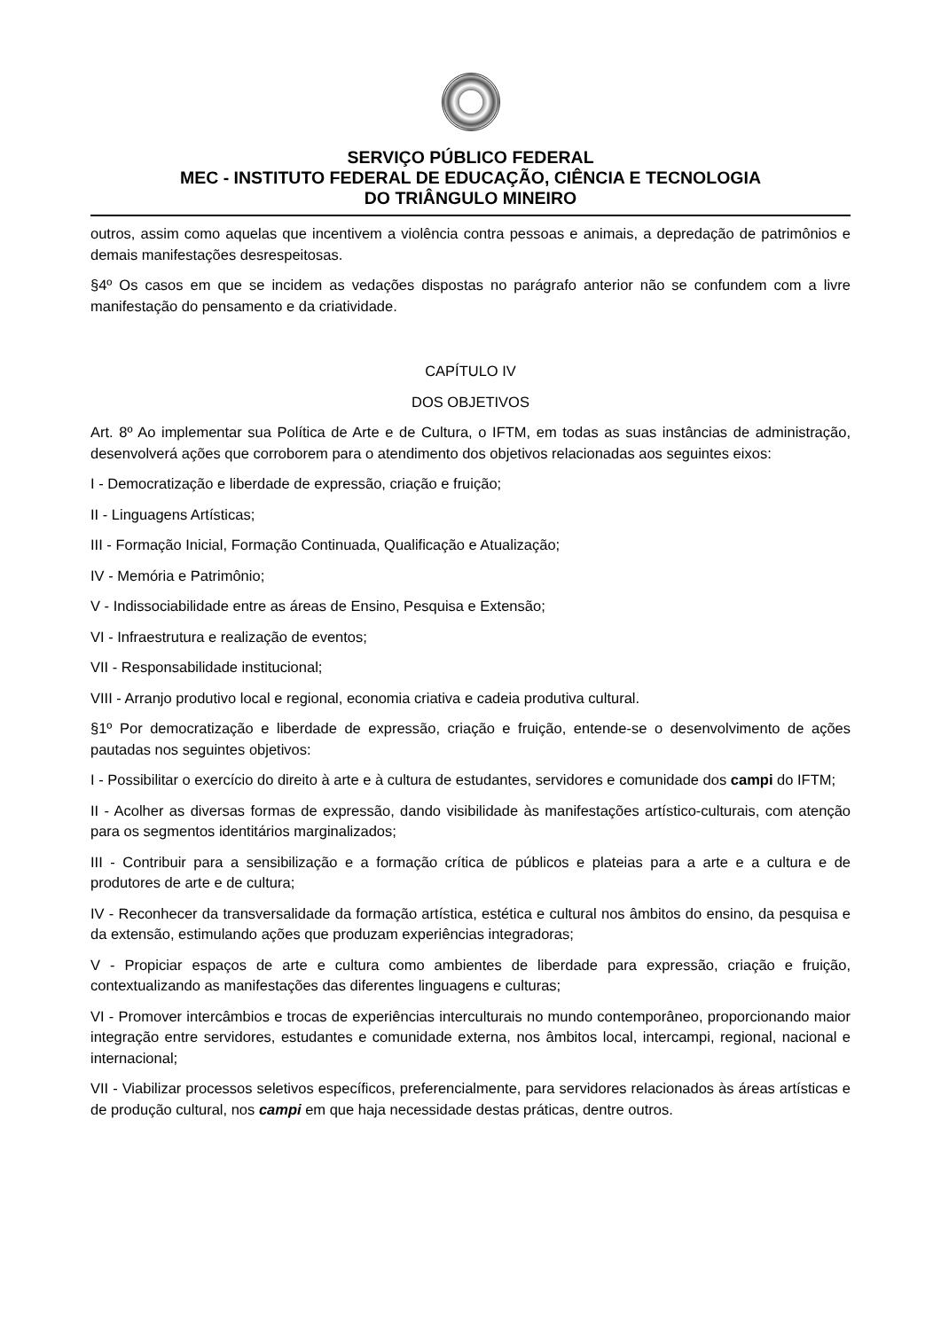SERVIÇO PÚBLICO FEDERAL
MEC - INSTITUTO FEDERAL DE EDUCAÇÃO, CIÊNCIA E TECNOLOGIA
DO TRIÂNGULO MINEIRO
outros, assim como aquelas que incentivem a violência contra pessoas e animais, a depredação de patrimônios e demais manifestações desrespeitosas.
§4º Os casos em que se incidem as vedações dispostas no parágrafo anterior não se confundem com a livre manifestação do pensamento e da criatividade.
CAPÍTULO IV
DOS OBJETIVOS
Art. 8º Ao implementar sua Política de Arte e de Cultura, o IFTM, em todas as suas instâncias de administração, desenvolverá ações que corroborem para o atendimento dos objetivos relacionadas aos seguintes eixos:
I - Democratização e liberdade de expressão, criação e fruição;
II - Linguagens Artísticas;
III - Formação Inicial, Formação Continuada, Qualificação e Atualização;
IV - Memória e Patrimônio;
V - Indissociabilidade entre as áreas de Ensino, Pesquisa e Extensão;
VI - Infraestrutura e realização de eventos;
VII - Responsabilidade institucional;
VIII - Arranjo produtivo local e regional, economia criativa e cadeia produtiva cultural.
§1º Por democratização e liberdade de expressão, criação e fruição, entende-se o desenvolvimento de ações pautadas nos seguintes objetivos:
I - Possibilitar o exercício do direito à arte e à cultura de estudantes, servidores e comunidade dos campi do IFTM;
II - Acolher as diversas formas de expressão, dando visibilidade às manifestações artístico-culturais, com atenção para os segmentos identitários marginalizados;
III - Contribuir para a sensibilização e a formação crítica de públicos e plateias para a arte e a cultura e de produtores de arte e de cultura;
IV - Reconhecer da transversalidade da formação artística, estética e cultural nos âmbitos do ensino, da pesquisa e da extensão, estimulando ações que produzam experiências integradoras;
V - Propiciar espaços de arte e cultura como ambientes de liberdade para expressão, criação e fruição, contextualizando as manifestações das diferentes linguagens e culturas;
VI - Promover intercâmbios e trocas de experiências interculturais no mundo contemporâneo, proporcionando maior integração entre servidores, estudantes e comunidade externa, nos âmbitos local, intercampi, regional, nacional e internacional;
VII - Viabilizar processos seletivos específicos, preferencialmente, para servidores relacionados às áreas artísticas e de produção cultural, nos campi em que haja necessidade destas práticas, dentre outros.